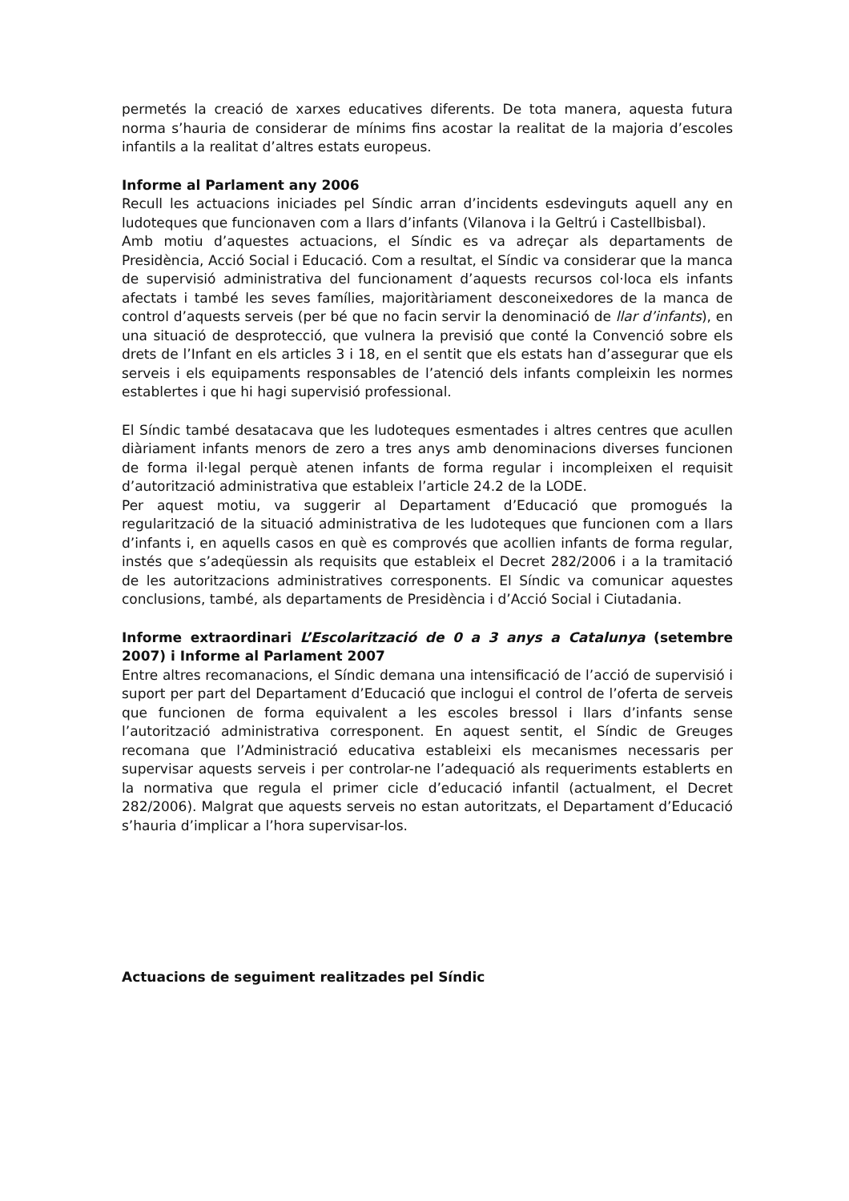permetés la creació de xarxes educatives diferents. De tota manera, aquesta futura norma s’hauria de considerar de mínims fins acostar la realitat de la majoria d’escoles infantils a la realitat d’altres estats europeus.
Informe al Parlament any 2006
Recull les actuacions iniciades pel Síndic arran d’incidents esdevinguts aquell any en ludoteques que funcionaven com a llars d’infants (Vilanova i la Geltrú i Castellbisbal).
Amb motiu d’aquestes actuacions, el Síndic es va adreçar als departaments de Presidència, Acció Social i Educació. Com a resultat, el Síndic va considerar que la manca de supervisió administrativa del funcionament d’aquests recursos col·loca els infants afectats i també les seves famílies, majoritàriament desconeixedores de la manca de control d’aquests serveis (per bé que no facin servir la denominació de llar d’infants), en una situació de desprotecció, que vulnera la previsió que conté la Convenció sobre els drets de l’Infant en els articles 3 i 18, en el sentit que els estats han d’assegurar que els serveis i els equipaments responsables de l’atenció dels infants compleixin les normes establertes i que hi hagi supervisió professional.
El Síndic també desatacava que les ludoteques esmentades i altres centres que acullen diàriament infants menors de zero a tres anys amb denominacions diverses funcionen de forma il·legal perquè atenen infants de forma regular i incompleixen el requisit d’autorització administrativa que estableix l’article 24.2 de la LODE.
Per aquest motiu, va suggerir al Departament d’Educació que promogués la regularització de la situació administrativa de les ludoteques que funcionen com a llars d’infants i, en aquells casos en què es comprovés que acollien infants de forma regular, instés que s’adeqüessin als requisits que estableix el Decret 282/2006 i a la tramitació de les autoritzacions administratives corresponents. El Síndic va comunicar aquestes conclusions, també, als departaments de Presidència i d’Acció Social i Ciutadania.
Informe extraordinari L’Escolarització de 0 a 3 anys a Catalunya (setembre 2007) i Informe al Parlament 2007
Entre altres recomanacions, el Síndic demana una intensificació de l’acció de supervisió i suport per part del Departament d’Educació que inclogui el control de l’oferta de serveis que funcionen de forma equivalent a les escoles bressol i llars d’infants sense l’autorització administrativa corresponent. En aquest sentit, el Síndic de Greuges recomana que l’Administració educativa estableixi els mecanismes necessaris per supervisar aquests serveis i per controlar-ne l’adequació als requeriments establerts en la normativa que regula el primer cicle d’educació infantil (actualment, el Decret 282/2006). Malgrat que aquests serveis no estan autoritzats, el Departament d’Educació s’hauria d’implicar a l’hora supervisar-los.
Actuacions de seguiment realitzades pel Síndic